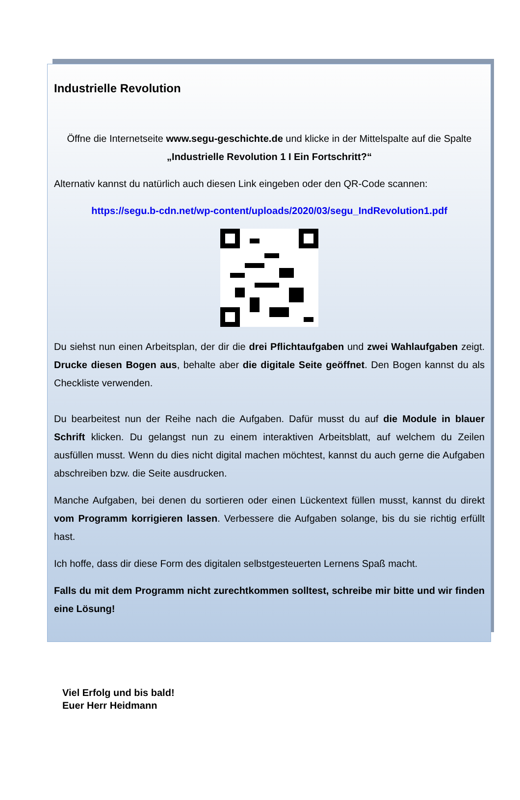Industrielle Revolution
Öffne die Internetseite www.segu-geschichte.de und klicke in der Mittelspalte auf die Spalte „Industrielle Revolution 1 I Ein Fortschritt?“
Alternativ kannst du natürlich auch diesen Link eingeben oder den QR-Code scannen:
https://segu.b-cdn.net/wp-content/uploads/2020/03/segu_IndRevolution1.pdf
Du siehst nun einen Arbeitsplan, der dir die drei Pflichtaufgaben und zwei Wahlaufgaben zeigt. Drucke diesen Bogen aus, behalte aber die digitale Seite geöffnet. Den Bogen kannst du als Checkliste verwenden.
Du bearbeitest nun der Reihe nach die Aufgaben. Dafür musst du auf die Module in blauer Schrift klicken. Du gelangst nun zu einem interaktiven Arbeitsblatt, auf welchem du Zeilen ausfüllen musst. Wenn du dies nicht digital machen möchtest, kannst du auch gerne die Aufgaben abschreiben bzw. die Seite ausdrucken.
Manche Aufgaben, bei denen du sortieren oder einen Lückentext füllen musst, kannst du direkt vom Programm korrigieren lassen. Verbessere die Aufgaben solange, bis du sie richtig erfüllt hast.
Ich hoffe, dass dir diese Form des digitalen selbstgesteuerten Lernens Spaß macht.
Falls du mit dem Programm nicht zurechtkommen solltest, schreibe mir bitte und wir finden eine Lösung!
Viel Erfolg und bis bald!
Euer Herr Heidmann